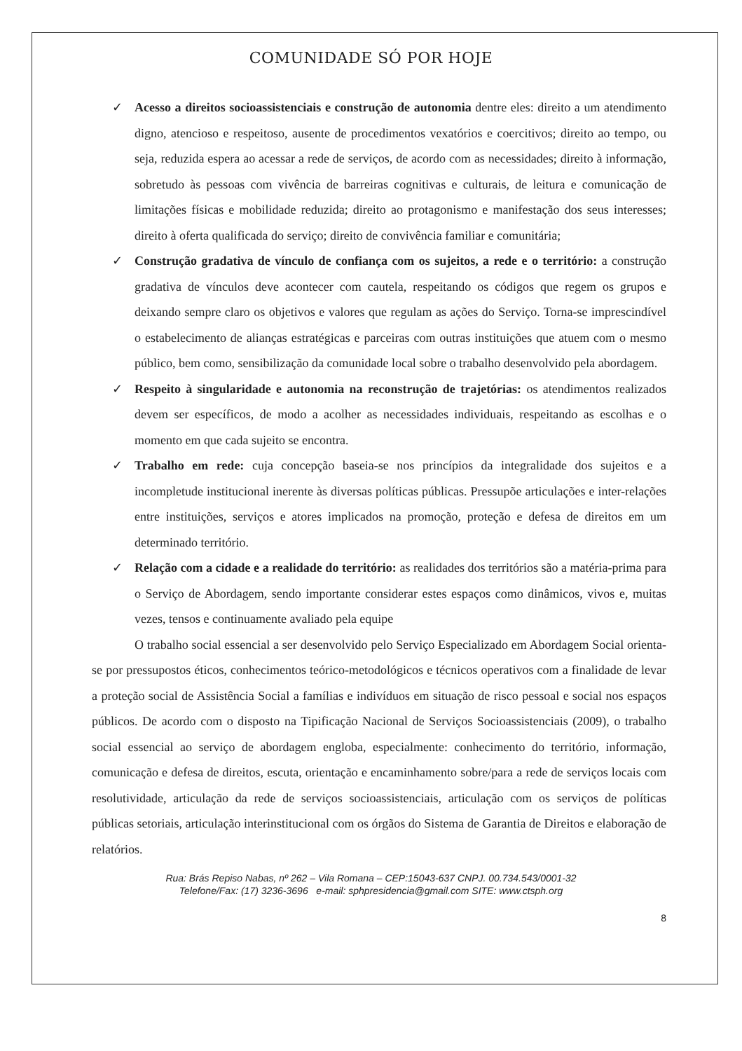COMUNIDADE SÓ POR HOJE
✓ Acesso a direitos socioassistenciais e construção de autonomia dentre eles: direito a um atendimento digno, atencioso e respeitoso, ausente de procedimentos vexatórios e coercitivos; direito ao tempo, ou seja, reduzida espera ao acessar a rede de serviços, de acordo com as necessidades; direito à informação, sobretudo às pessoas com vivência de barreiras cognitivas e culturais, de leitura e comunicação de limitações físicas e mobilidade reduzida; direito ao protagonismo e manifestação dos seus interesses; direito à oferta qualificada do serviço; direito de convivência familiar e comunitária;
✓ Construção gradativa de vínculo de confiança com os sujeitos, a rede e o território: a construção gradativa de vínculos deve acontecer com cautela, respeitando os códigos que regem os grupos e deixando sempre claro os objetivos e valores que regulam as ações do Serviço. Torna-se imprescindível o estabelecimento de alianças estratégicas e parceiras com outras instituições que atuem com o mesmo público, bem como, sensibilização da comunidade local sobre o trabalho desenvolvido pela abordagem.
✓ Respeito à singularidade e autonomia na reconstrução de trajetórias: os atendimentos realizados devem ser específicos, de modo a acolher as necessidades individuais, respeitando as escolhas e o momento em que cada sujeito se encontra.
✓ Trabalho em rede: cuja concepção baseia-se nos princípios da integralidade dos sujeitos e a incompletude institucional inerente às diversas políticas públicas. Pressupõe articulações e inter-relações entre instituições, serviços e atores implicados na promoção, proteção e defesa de direitos em um determinado território.
✓ Relação com a cidade e a realidade do território: as realidades dos territórios são a matéria-prima para o Serviço de Abordagem, sendo importante considerar estes espaços como dinâmicos, vivos e, muitas vezes, tensos e continuamente avaliado pela equipe
O trabalho social essencial a ser desenvolvido pelo Serviço Especializado em Abordagem Social orienta-se por pressupostos éticos, conhecimentos teórico-metodológicos e técnicos operativos com a finalidade de levar a proteção social de Assistência Social a famílias e indivíduos em situação de risco pessoal e social nos espaços públicos. De acordo com o disposto na Tipificação Nacional de Serviços Socioassistenciais (2009), o trabalho social essencial ao serviço de abordagem engloba, especialmente: conhecimento do território, informação, comunicação e defesa de direitos, escuta, orientação e encaminhamento sobre/para a rede de serviços locais com resolutividade, articulação da rede de serviços socioassistenciais, articulação com os serviços de políticas públicas setoriais, articulação interinstitucional com os órgãos do Sistema de Garantia de Direitos e elaboração de relatórios.
Rua: Brás Repiso Nabas, nº 262 – Vila Romana – CEP:15043-637 CNPJ. 00.734.543/0001-32
Telefone/Fax: (17) 3236-3696 e-mail: sphpresidencia@gmail.com SITE: www.ctsph.org
8